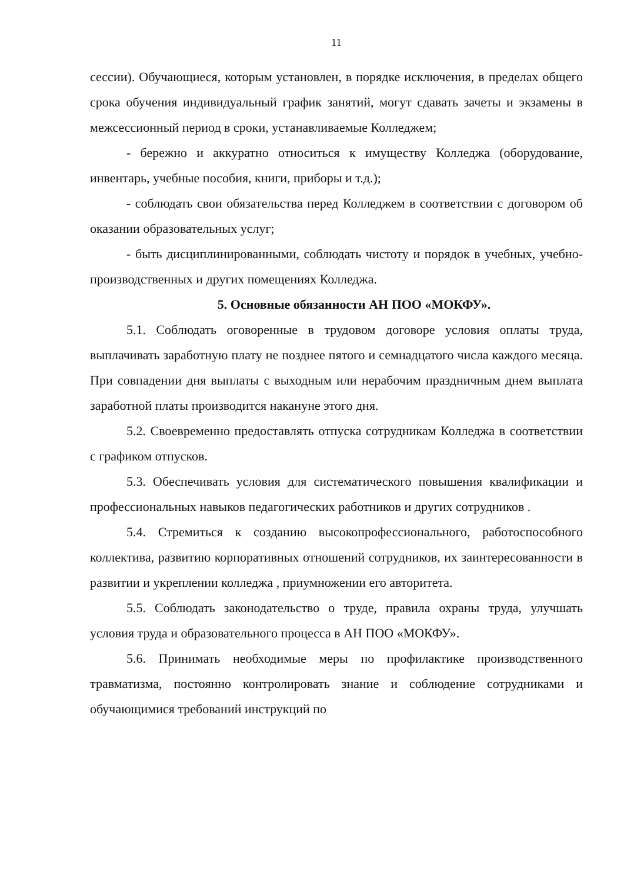11
сессии). Обучающиеся, которым установлен, в порядке исключения, в пределах общего срока обучения индивидуальный график занятий, могут сдавать зачеты и экзамены в межсессионный период в сроки, устанавливаемые Колледжем;
- бережно и аккуратно относиться к имуществу Колледжа (оборудование, инвентарь, учебные пособия, книги, приборы и т.д.);
- соблюдать свои обязательства перед Колледжем в соответствии с договором об оказании образовательных услуг;
- быть дисциплинированными, соблюдать чистоту и порядок в учебных, учебно-производственных и других помещениях Колледжа.
5. Основные обязанности АН ПОО «МОКФУ».
5.1. Соблюдать оговоренные в трудовом договоре условия оплаты труда, выплачивать заработную плату не позднее пятого и семнадцатого числа каждого месяца. При совпадении дня выплаты с выходным или нерабочим праздничным днем выплата заработной платы производится накануне этого дня.
5.2. Своевременно предоставлять отпуска сотрудникам Колледжа в соответствии с графиком отпусков.
5.3. Обеспечивать условия для систематического повышения квалификации и профессиональных навыков педагогических работников и других сотрудников .
5.4. Стремиться к созданию высокопрофессионального, работоспособного коллектива, развитию корпоративных отношений сотрудников, их заинтересованности в развитии и укреплении колледжа , приумножении его авторитета.
5.5. Соблюдать законодательство о труде, правила охраны труда, улучшать условия труда и образовательного процесса в АН ПОО «МОКФУ».
5.6. Принимать необходимые меры по профилактике производственного травматизма, постоянно контролировать знание и соблюдение сотрудниками и обучающимися требований инструкций по